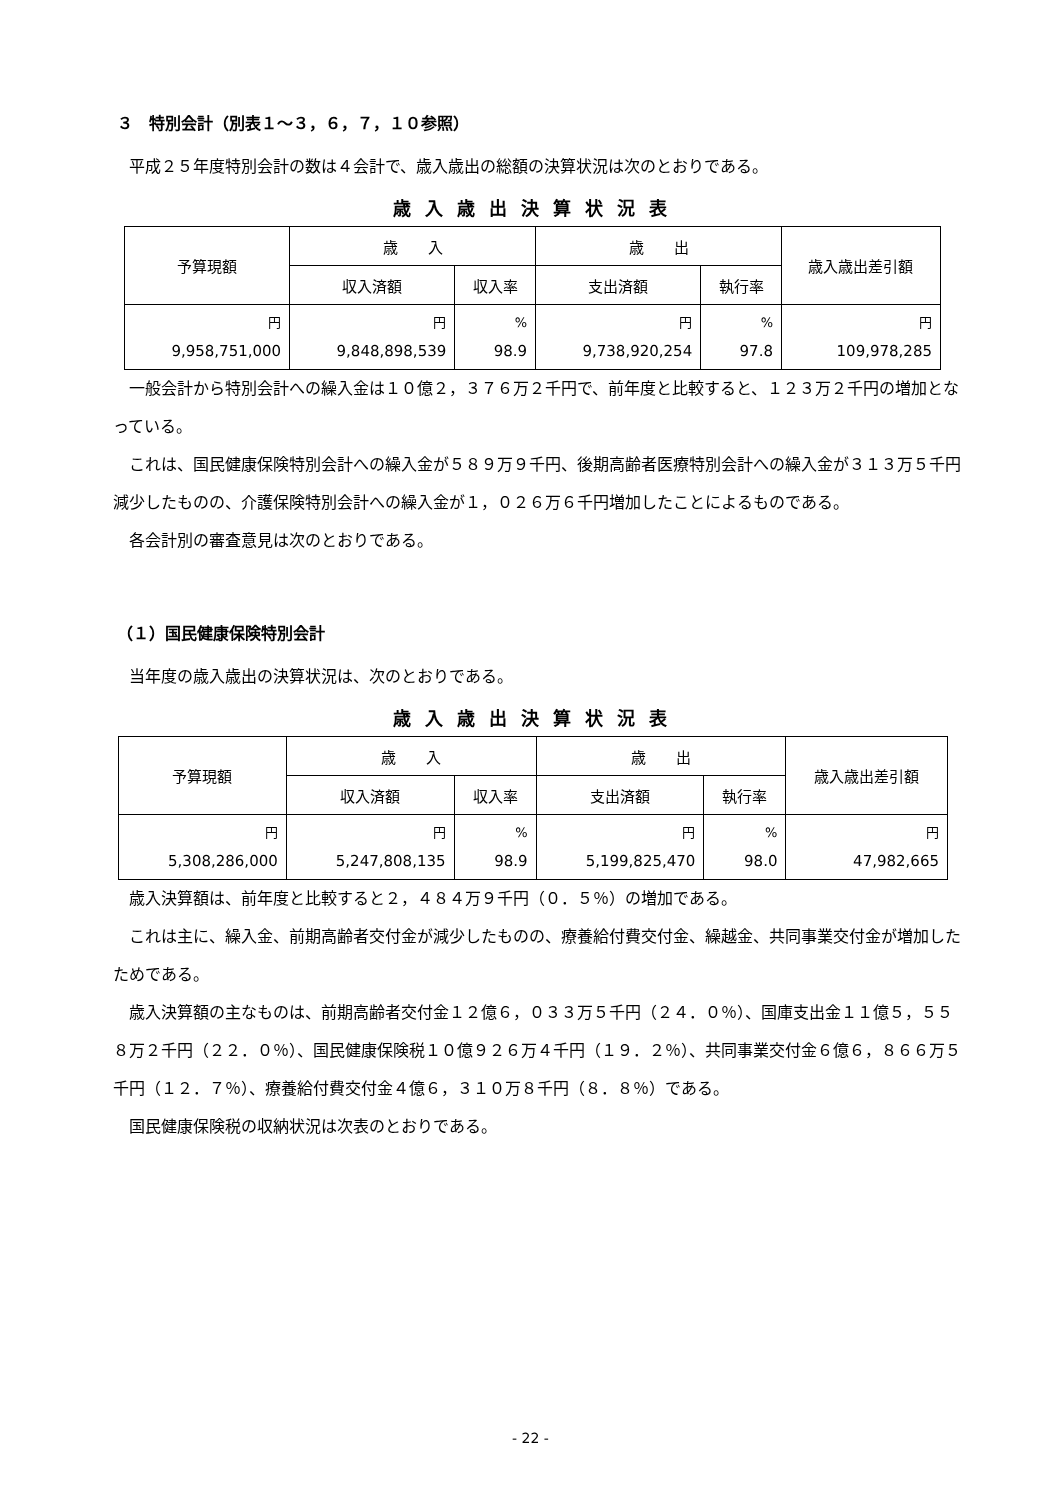３　特別会計（別表１～３，６，７，１０参照）
平成２５年度特別会計の数は４会計で、歳入歳出の総額の決算状況は次のとおりである。
歳入歳出決算状況表
| 予算現額 | 歳 入 | | 歳 出 | | 歳入歳出差引額 |
| --- | --- | --- | --- | --- | --- |
| | 収入済額 | 収入率 | 支出済額 | 執行率 | |
| 円 9,958,751,000 | 円 9,848,898,539 | % 98.9 | 円 9,738,920,254 | % 97.8 | 円 109,978,285 |
一般会計から特別会計への繰入金は１０億２，３７６万２千円で、前年度と比較すると、１２３万２千円の増加となっている。
これは、国民健康保険特別会計への繰入金が５８９万９千円、後期高齢者医療特別会計への繰入金が３１３万５千円減少したものの、介護保険特別会計への繰入金が１，０２６万６千円増加したことによるものである。
各会計別の審査意見は次のとおりである。
（１）国民健康保険特別会計
当年度の歳入歳出の決算状況は、次のとおりである。
歳入歳出決算状況表
| 予算現額 | 歳 入 | | 歳 出 | | 歳入歳出差引額 |
| --- | --- | --- | --- | --- | --- |
| | 収入済額 | 収入率 | 支出済額 | 執行率 | |
| 円 5,308,286,000 | 円 5,247,808,135 | % 98.9 | 円 5,199,825,470 | % 98.0 | 円 47,982,665 |
歳入決算額は、前年度と比較すると２，４８４万９千円（０．５％）の増加である。
これは主に、繰入金、前期高齢者交付金が減少したものの、療養給付費交付金、繰越金、共同事業交付金が増加したためである。
歳入決算額の主なものは、前期高齢者交付金１２億６，０３３万５千円（２４．０％）、国庫支出金１１億５，５５８万２千円（２２．０％）、国民健康保険税１０億９２６万４千円（１９．２％）、共同事業交付金６億６，８６６万５千円（１２．７％）、療養給付費交付金４億６，３１０万８千円（８．８％）である。
国民健康保険税の収納状況は次表のとおりである。
- 22 -